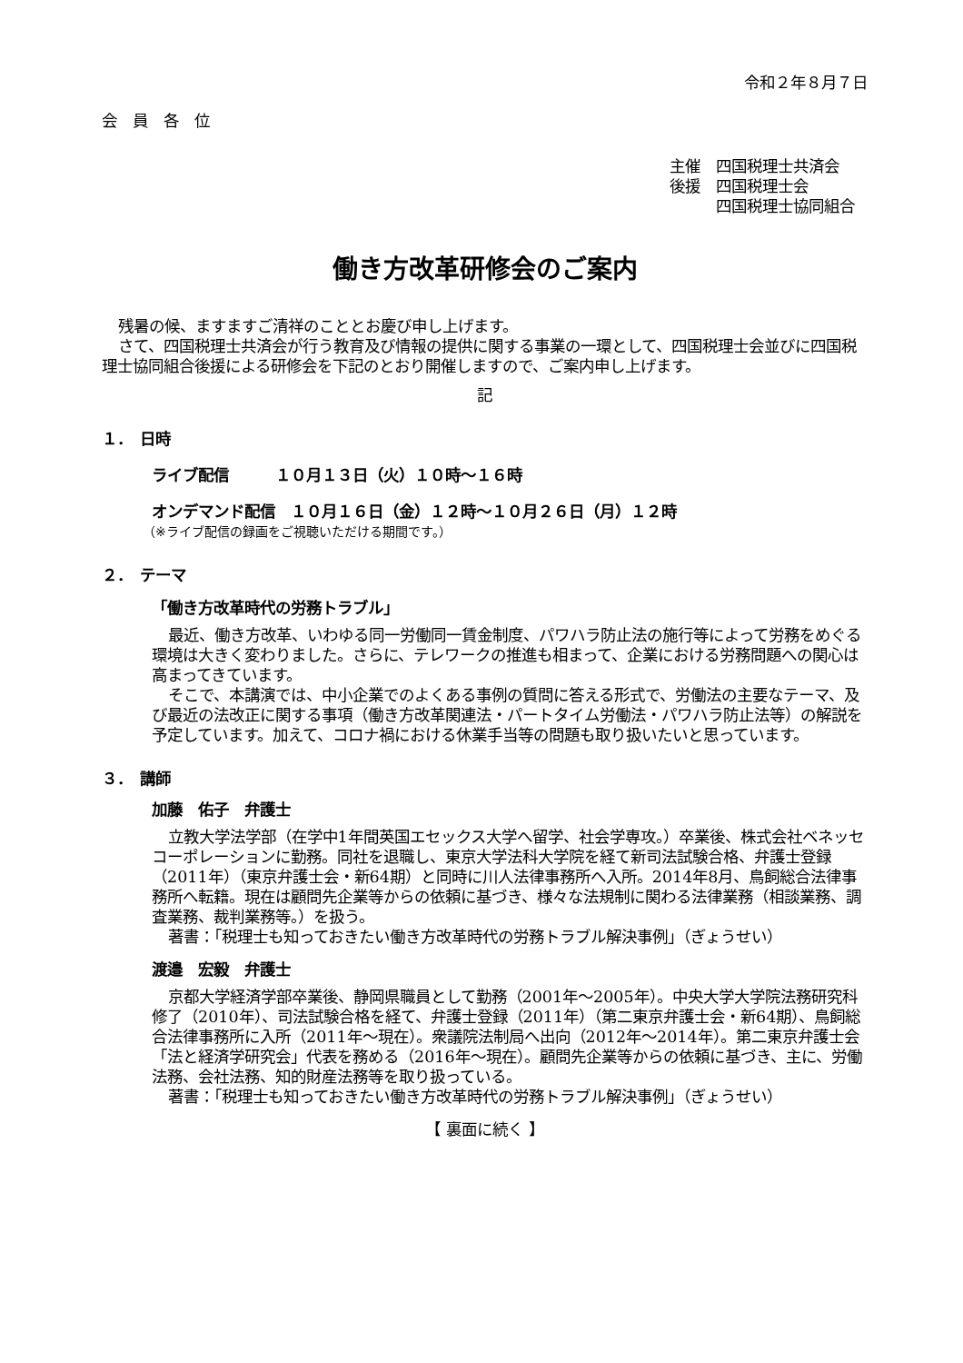令和２年８月７日
会　員　各　位
主催　四国税理士共済会
後援　四国税理士会
　　　四国税理士協同組合
働き方改革研修会のご案内
残暑の候、ますますご清祥のこととお慶び申し上げます。
さて、四国税理士共済会が行う教育及び情報の提供に関する事業の一環として、四国税理士会並びに四国税理士協同組合後援による研修会を下記のとおり開催しますので、ご案内申し上げます。
記
１．　日時
ライブ配信　　　１０月１３日（火）１０時～１６時
オンデマンド配信　１０月１６日（金）１２時～１０月２６日（月）１２時
（※ライブ配信の録画をご視聴いただける期間です。）
２．　テーマ
「働き方改革時代の労務トラブル」
最近、働き方改革、いわゆる同一労働同一賃金制度、パワハラ防止法の施行等によって労務をめぐる環境は大きく変わりました。さらに、テレワークの推進も相まって、企業における労務問題への関心は高まってきています。
そこで、本講演では、中小企業でのよくある事例の質問に答える形式で、労働法の主要なテーマ、及び最近の法改正に関する事項（働き方改革関連法・パートタイム労働法・パワハラ防止法等）の解説を予定しています。加えて、コロナ禍における休業手当等の問題も取り扱いたいと思っています。
３．　講師
加藤　佑子　弁護士
立教大学法学部（在学中1年間英国エセックス大学へ留学、社会学専攻。）卒業後、株式会社ベネッセコーポレーションに勤務。同社を退職し、東京大学法科大学院を経て新司法試験合格、弁護士登録（2011年）（東京弁護士会・新64期）と同時に川人法律事務所へ入所。2014年8月、鳥飼総合法律事務所へ転籍。現在は顧問先企業等からの依頼に基づき、様々な法規制に関わる法律業務（相談業務、調査業務、裁判業務等。）を扱う。
著書：「税理士も知っておきたい働き方改革時代の労務トラブル解決事例」（ぎょうせい）
渡邉　宏毅　弁護士
京都大学経済学部卒業後、静岡県職員として勤務（2001年～2005年）。中央大学大学院法務研究科修了（2010年）、司法試験合格を経て、弁護士登録（2011年）（第二東京弁護士会・新64期）、鳥飼総合法律事務所に入所（2011年～現在）。衆議院法制局へ出向（2012年～2014年）。第二東京弁護士会「法と経済学研究会」代表を務める（2016年～現在）。顧問先企業等からの依頼に基づき、主に、労働法務、会社法務、知的財産法務等を取り扱っている。
著書：「税理士も知っておきたい働き方改革時代の労務トラブル解決事例」（ぎょうせい）
【 裏面に続く 】